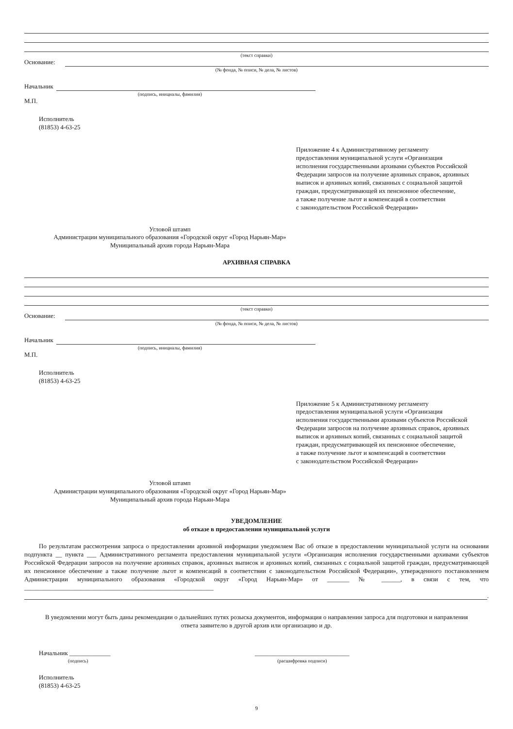(текст справки)
Основание:
(№ фонда, № описи, № дела, № листов)
Начальник
(подпись, инициалы, фамилия)
М.П.
Исполнитель
(81853) 4-63-25
Приложение 4 к Административному регламенту
предоставления муниципальной услуги «Организация
исполнения государственными архивами субъектов Российской
Федерации запросов на получение архивных справок, архивных
выписок и архивных копий, связанных с социальной защитой
граждан, предусматривающей их пенсионное обеспечение,
а также получение льгот и компенсаций в соответствии
с законодательством Российской Федерации»
Угловой штамп
Администрации муниципального образования «Городской округ «Город Нарьян-Мар»
Муниципальный архив города Нарьян-Мара
АРХИВНАЯ СПРАВКА
(текст справки)
Основание:
(№ фонда, № описи, № дела, № листов)
Начальник
(подпись, инициалы, фамилия)
М.П.
Исполнитель
(81853) 4-63-25
Приложение 5 к Административному регламенту
предоставления муниципальной услуги «Организация
исполнения государственными архивами субъектов Российской
Федерации запросов на получение архивных справок, архивных
выписок и архивных копий, связанных с социальной защитой
граждан, предусматривающей их пенсионное обеспечение,
а также получение льгот и компенсаций в соответствии
с законодательством Российской Федерации»
Угловой штамп
Администрации муниципального образования «Городской округ «Город Нарьян-Мар»
Муниципальный архив города Нарьян-Мара
УВЕДОМЛЕНИЕ
об отказе в предоставлении муниципальной услуги
По результатам рассмотрения запроса о предоставлении архивной информации уведомляем Вас об отказе в предоставлении муниципальной услуги на основании подпункта __ пункта ___ Административного регламента предоставления муниципальной услуги «Организация исполнения государственными архивами субъектов Российской Федерации запросов на получение архивных справок, архивных выписок и архивных копий, связанных с социальной защитой граждан, предусматривающей их пенсионное обеспечение а также получение льгот и компенсаций в соответствии с законодательством Российской Федерации», утвержденного постановлением Администрации муниципального образования «Городской округ «Город Нарьян-Мар» от _______ № ______, в связи с тем, что ____________________________________________________________
.
В уведомлении могут быть даны рекомендации о дальнейших путях розыска документов, информация о направлении запроса для подготовки и направления ответа заявителю в другой архив или организацию и др.
Начальник _____________
(подпись)
______________________________
(расшифровка подписи)
Исполнитель
(81853) 4-63-25
9